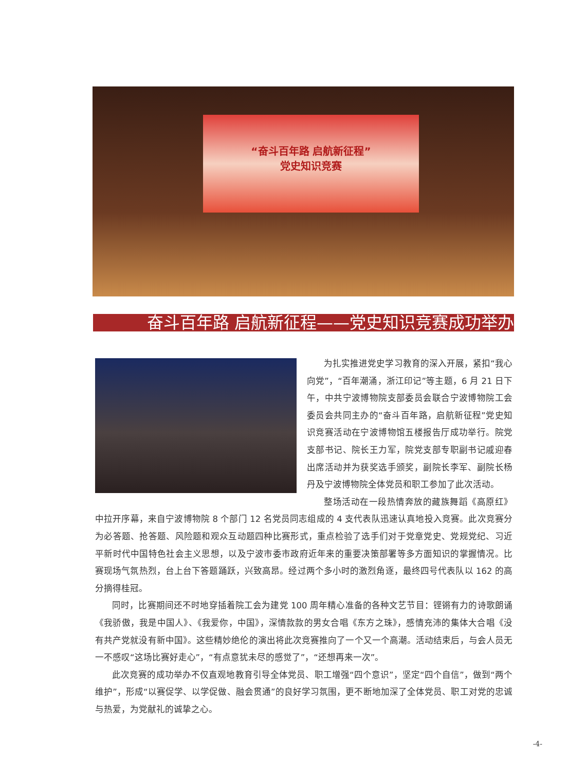“奋斗百年路 启航新征程”
党史知识竞赛
奋斗百年路 启航新征程——党史知识竞赛成功举办
为扎实推进党史学习教育的深入开展，紧扣“我心向党”，“百年潮涌，浙江印记”等主题，6 月 21 日下午，中共宁波博物院支部委员会联合宁波博物院工会委员会共同主办的“奋斗百年路，启航新征程”党史知识竞赛活动在宁波博物馆五楼报告厅成功举行。院党支部书记、院长王力军，院党支部专职副书记戚迎春出席活动并为获奖选手颁奖，副院长李军、副院长杨丹及宁波博物院全体党员和职工参加了此次活动。
整场活动在一段热情奔放的藏族舞蹈《高原红》中拉开序幕，来自宁波博物院 8 个部门 12 名党员同志组成的 4 支代表队迅速认真地投入竞赛。此次竞赛分为必答题、抢答题、风险题和观众互动题四种比赛形式，重点检验了选手们对于党章党史、党规党纪、习近平新时代中国特色社会主义思想，以及宁波市委市政府近年来的重要决策部署等多方面知识的掌握情况。比赛现场气氛热烈，台上台下答题踊跃，兴致高昂。经过两个多小时的激烈角逐，最终四号代表队以 162 的高分摘得桂冠。
同时，比赛期间还不时地穿插着院工会为建党 100 周年精心准备的各种文艺节目：铿锵有力的诗歌朗诵《我骄傲，我是中国人》、《我爱你，中国》，深情款款的男女合唱《东方之珠》，感情充沛的集体大合唱《没有共产党就没有新中国》。这些精妙绝伦的演出将此次竞赛推向了一个又一个高潮。活动结束后，与会人员无一不感叹“这场比赛好走心”，“有点意犹未尽的感觉了”，“还想再来一次”。
此次竞赛的成功举办不仅直观地教育引导全体党员、职工增强“四个意识”，坚定“四个自信”，做到“两个维护”，形成“以赛促学、以学促做、融会贯通”的良好学习氛围，更不断地加深了全体党员、职工对党的忠诚与热爱，为党献礼的诚挚之心。
-4-